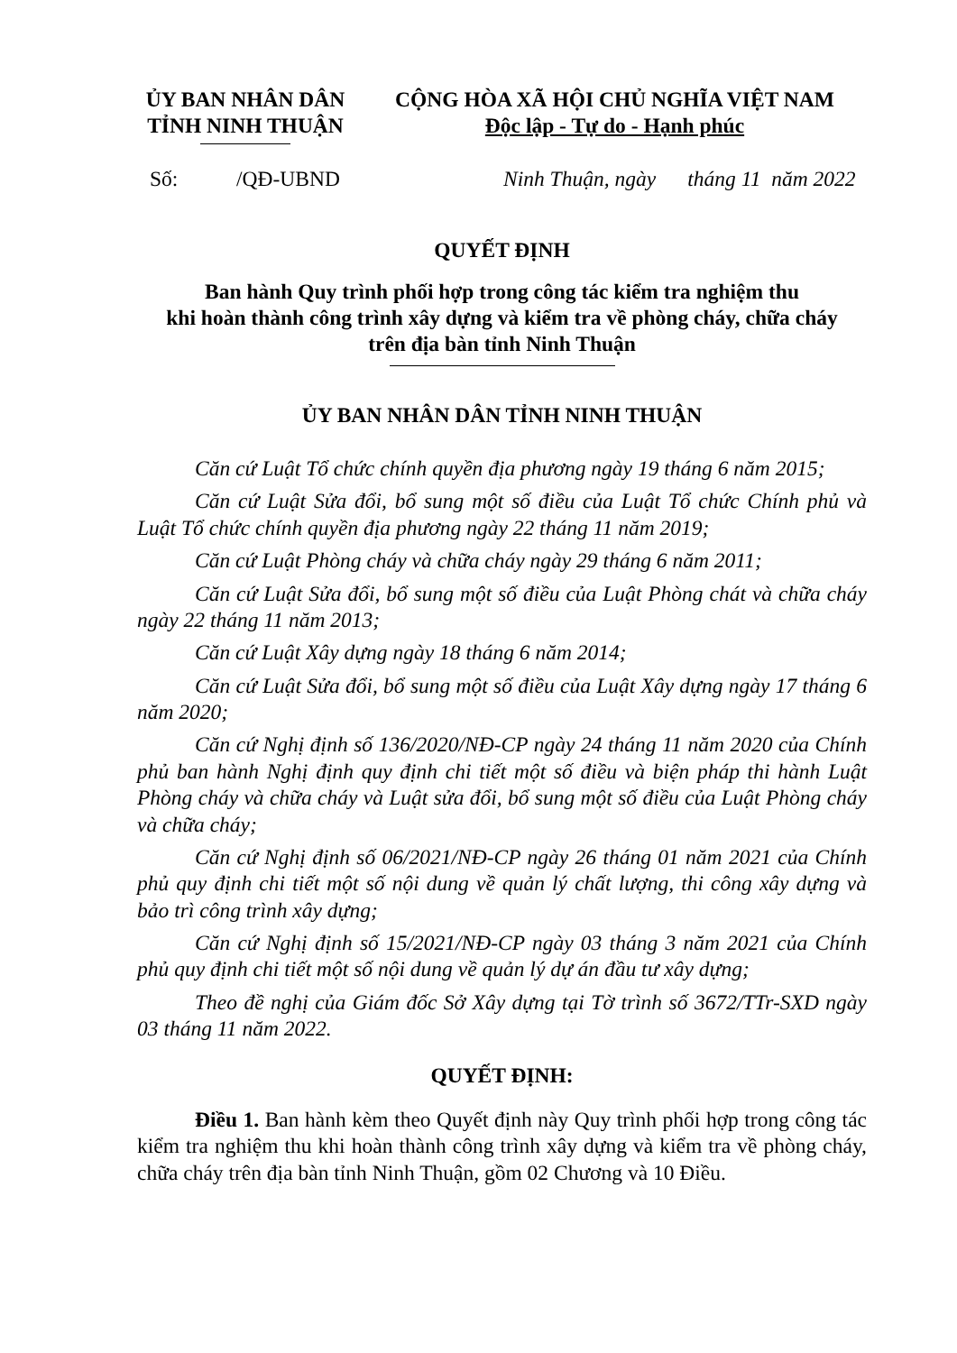ỦY BAN NHÂN DÂN
TỈNH NINH THUẬN
CỘNG HÒA XÃ HỘI CHỦ NGHĨA VIỆT NAM
Độc lập - Tự do - Hạnh phúc
Số: /QĐ-UBND Ninh Thuận, ngày tháng 11 năm 2022
QUYẾT ĐỊNH
Ban hành Quy trình phối hợp trong công tác kiểm tra nghiệm thu
khi hoàn thành công trình xây dựng và kiểm tra về phòng cháy, chữa cháy
trên địa bàn tỉnh Ninh Thuận
ỦY BAN NHÂN DÂN TỈNH NINH THUẬN
Căn cứ Luật Tổ chức chính quyền địa phương ngày 19 tháng 6 năm 2015;
Căn cứ Luật Sửa đổi, bổ sung một số điều của Luật Tổ chức Chính phủ và Luật Tổ chức chính quyền địa phương ngày 22 tháng 11 năm 2019;
Căn cứ Luật Phòng cháy và chữa cháy ngày 29 tháng 6 năm 2011;
Căn cứ Luật Sửa đổi, bổ sung một số điều của Luật Phòng chát và chữa cháy ngày 22 tháng 11 năm 2013;
Căn cứ Luật Xây dựng ngày 18 tháng 6 năm 2014;
Căn cứ Luật Sửa đổi, bổ sung một số điều của Luật Xây dựng ngày 17 tháng 6 năm 2020;
Căn cứ Nghị định số 136/2020/NĐ-CP ngày 24 tháng 11 năm 2020 của Chính phủ ban hành Nghị định quy định chi tiết một số điều và biện pháp thi hành Luật Phòng cháy và chữa cháy và Luật sửa đổi, bổ sung một số điều của Luật Phòng cháy và chữa cháy;
Căn cứ Nghị định số 06/2021/NĐ-CP ngày 26 tháng 01 năm 2021 của Chính phủ quy định chi tiết một số nội dung về quản lý chất lượng, thi công xây dựng và bảo trì công trình xây dựng;
Căn cứ Nghị định số 15/2021/NĐ-CP ngày 03 tháng 3 năm 2021 của Chính phủ quy định chi tiết một số nội dung về quản lý dự án đầu tư xây dựng;
Theo đề nghị của Giám đốc Sở Xây dựng tại Tờ trình số 3672/TTr-SXD ngày 03 tháng 11 năm 2022.
QUYẾT ĐỊNH:
Điều 1. Ban hành kèm theo Quyết định này Quy trình phối hợp trong công tác kiểm tra nghiệm thu khi hoàn thành công trình xây dựng và kiểm tra về phòng cháy, chữa cháy trên địa bàn tỉnh Ninh Thuận, gồm 02 Chương và 10 Điều.